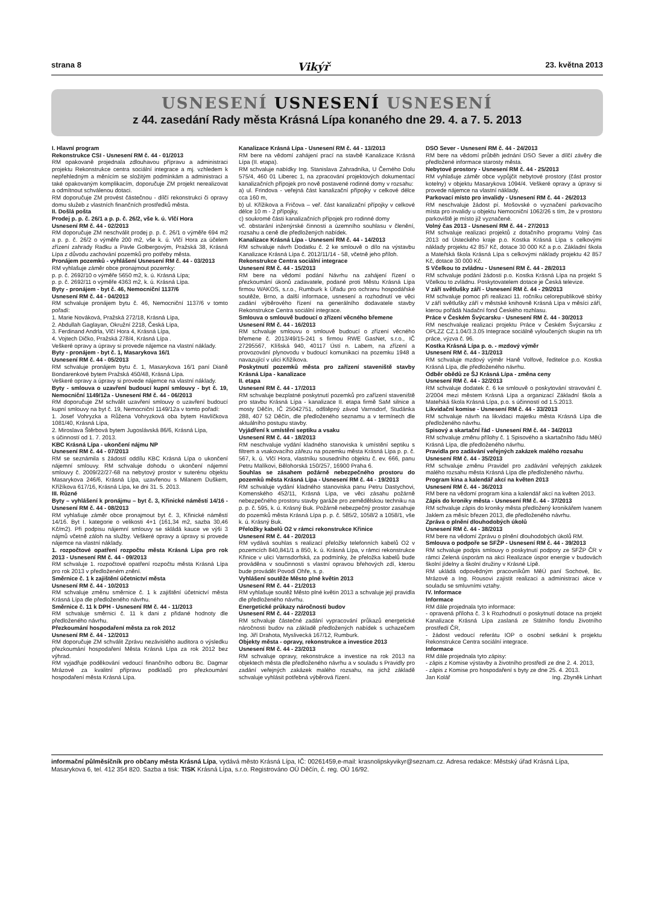strana 8 Vikýř 23. května 2013
USNESENÍ USNESENÍ USNESENÍ
z 44. zasedání Rady města Krásná Lípa konaného dne 29. 4. a 7. 5. 2013
I. Hlavní program
Rekonstrukce CSI - Usnesení RM č. 44 - 01/2013
RM opakovaně projednala zdlouhavou přípravu a administraci projektu Rekonstrukce centra sociální integrace a mj. vzhledem k nepřehledným a měnícím se složitým podmínkám a administraci a také opakovaným komplikacím, doporučuje ZM projekt nerealizovat a odmítnout schválenou dotaci.
RM doporučuje ZM provést částečnou - dílčí rekonstrukci či opravy domu služeb z vlastních finančních prostředků města.
II. Došlá pošta
Prodej p. p. č. 26/1 a p. p. č. 26/2, vše k. ú. Vlčí Hora
Usnesení RM č. 44 - 02/2013
RM doporučuje ZM neschválit prodej p. p. č. 26/1 o výměře 694 m2 a p. p. č. 26/2 o výměře 200 m2, vše k. ú. Vlčí Hora za účelem zřízení zahrady Radku a Pavle Golbergovým, Pražská 38, Krásná Lípa z důvodu zachování pozemků pro potřeby města.
Pronájem pozemků - vyhlášení Usnesení RM č. 44 - 03/2013
RM vyhlašuje záměr obce pronajmout pozemky:
p. p. č. 2692/10 o výměře 5650 m2, k. ú. Krásná Lípa;
p. p. č. 2692/11 o výměře 4363 m2, k. ú. Krásná Lípa.
Byty - pronájem - byt č. 46, Nemocniční 1137/6
Usnesení RM č. 44 - 04/2013
RM schvaluje pronájem bytu č. 46, Nemocniční 1137/6 v tomto pořadí:
1. Marie Nováková, Pražská 272/18, Krásná Lípa,
2. Abdullah Gaglayan, Okružní 2218, Česká Lípa,
3. Ferdinand Andrla, Vlčí Hora 4, Krásná Lípa,
4. Vojtech Dičko, Pražská 278/4, Krásná Lípa .
Veškeré opravy a úpravy si provede nájemce na vlastní náklady.
Byty - pronájem - byt č. 1, Masarykova 16/1
Usnesení RM č. 44 - 05/2013
RM schvaluje pronájem bytu č. 1, Masarykova 16/1 paní Dianě Bondarenkové bytem Pražská 450/48, Krásná Lípa.
Veškeré opravy a úpravy si provede nájemce na vlastní náklady.
Byty - smlouva o uzavření budoucí kupní smlouvy - byt č. 19, Nemocniční 1149/12a - Usnesení RM č. 44 - 06/2013
RM doporučuje ZM schválit uzavření smlouvy o uzavření budoucí kupní smlouvy na byt č. 19, Nemocniční 1149/12a v tomto pořadí:
1. Josef Vohryzka a Růžena Vohryzková oba bytem Havlíčkova 1081/40, Krásná Lípa,
2. Miroslava Štěrbová bytem Jugoslávská 86/6, Krásná Lípa,
s účinností od 1. 7. 2013.
KBC Krásná Lípa - ukončení nájmu NP
Usnesení RM č. 44 - 07/2013
RM se seznámila s žádostí oddílu KBC Krásná Lípa o ukončení nájemní smlouvy. RM schvaluje dohodu o ukončení nájemní smlouvy č. 2009/22/27-68 na nebytový prostor v suterénu objektu Masarykova 246/6, Krásná Lípa, uzavřenou s Milanem Duškem, Křížíkova 617/16, Krásná Lípa, ke dni 31. 5. 2013.
III. Různé
Byty – vyhlášení k pronájmu – byt č. 3, Křinické náměstí 14/16 - Usnesení RM č. 44 - 08/2013
RM vyhlašuje záměr obce pronajmout byt č. 3, Křinické náměstí 14/16. Byt I. kategorie o velikosti 4+1 (161,34 m2, sazba 30,46 Kč/m2). Při podpisu nájemní smlouvy se skládá kauce ve výši 3 nájmů včetně záloh na služby. Veškeré opravy a úpravy si provede nájemce na vlastní náklady.
1. rozpočtové opatření rozpočtu města Krásná Lípa pro rok 2013 - Usnesení RM č. 44 - 09/2013
RM schvaluje 1. rozpočtové opatření rozpočtu města Krásná Lípa pro rok 2013 v předloženém znění.
Směrnice č. 1 k zajištění účetnictví města
Usnesení RM č. 44 - 10/2013
RM schvaluje změnu směrnice č. 1 k zajištění účetnictví města Krásná Lípa dle předloženého návrhu.
Směrnice č. 11 k DPH - Usnesení RM č. 44 - 11/2013
RM schvaluje směrnici č. 11 k dani z přidané hodnoty dle předloženého návrhu.
Přezkoumání hospodaření města za rok 2012
Usnesení RM č. 44 - 12/2013
RM doporučuje ZM schválit Zprávu nezávislého auditora o výsledku přezkoumání hospodaření Města Krásná Lípa za rok 2012 bez výhrad.
RM vyjadřuje poděkování vedoucí finančního odboru Bc. Dagmar Mrázové za kvalitní přípravu podkladů pro přezkoumání hospodaření města Krásná Lípa.
Kanalizace Krásná Lípa - Usnesení RM č. 44 - 13/2013
RM bere na vědomí zahájení prací na stavbě Kanalizace Krásná Lípa (II. etapa).
RM schvaluje nabídky Ing. Stanislava Zahradníka, U Černého Dolu 575/4, 460 01 Liberec 1, na zpracování projektových dokumentací kanalizačních přípojek pro nově postavené rodinné domy v rozsahu:
a) ul. Frindova - veřejná část kanalizační přípojky v celkové délce cca 160 m,
b) ul. Křížikova a Fričova – veř. část kanalizační přípojky v celkové délce 10 m - 2 přípojky,
c) soukromé části kanalizačních přípojek pro rodinné domy
vč. obstarání inženýrské činnosti a územního souhlasu v členění, rozsahu a ceně dle předložených nabídek.
Kanalizace Krásná Lípa - Usnesení RM č. 44 - 14/2013
RM schvaluje návrh Dodatku č. 2 ke smlouvě o dílo na výstavbu Kanalizace Krásná Lípa č. 2012/11/14 - 58, včetně jeho příloh.
Rekonstrukce Centra sociální integrace
Usnesení RM č. 44 - 15/2013
RM bere na vědomí podání Návrhu na zahájení řízení o přezkoumání úkonů zadavatele, podané proti Městu Krásná Lípa firmou WAKOS, s.r.o., Rumburk k Úřadu pro ochranu hospodářské soutěže, Brno, a další informace, usnesení a rozhodnutí ve věci zadání výběrového řízení na generálního dodavatele stavby Rekonstrukce Centra sociální integrace.
Smlouva o smlouvě budoucí o zřízení věcného břemene
Usnesení RM č. 44 - 16/2013
RM schvaluje smlouvu o smlouvě budoucí o zřízení věcného břemene č. 2013/49/15-241 s firmou RWE GasNet, s.r.o., IČ 27295567, Klíšská 940, 40117 Ústí n. Labem, na zřízení a provozování plynovodu v budoucí komunikaci na pozemku 1948 a navazující v ulici Křižíkova.
Poskytnutí pozemků města pro zařízení staveniště stavby Krásná Lípa - kanalizace
II. etapa
Usnesení RM č. 44 - 17/2013
RM schvaluje bezplatné poskytnutí pozemků pro zařízení staveniště pro stavbu Krásná Lípa - kanalizace II. etapa firmě SaM silnice a mosty Děčín, IČ 25042751, odštěpný závod Varnsdorf, Studánka 288, 407 52 Děčín, dle předloženého seznamu a v termínech dle aktuálního postupu stavby.
Vyjádření k umístění septiku a vsaku
Usnesení RM č. 44 - 18/2013
RM neschvaluje vydání kladného stanoviska k umístění septiku s filtrem a vsakovacího zářezu na pozemku města Krásná Lípa p. p. č. 567, k. ú. Vlčí Hora, vlastníku sousedního objektu č. ev. 666, panu Petru Malíkovi, Bělohorská 150/257, 16900 Praha 6.
Souhlas se zásahem požárně nebezpečného prostoru do pozemků města Krásná Lípa - Usnesení RM č. 44 - 19/2013
RM schvaluje vydání kladného stanoviska panu Petru Dastychovi, Komenského 452/11, Krásná Lípa, ve věci zásahu požárně nebezpečného prostoru stavby garáže pro zemědělskou techniku na p. p. č. 595, k. ú. Krásný Buk. Požárně nebezpečný prostor zasahuje do pozemků města Krásná Lípa p. p. č. 585/2, 1058/2 a 1058/1, vše k. ú. Krásný Buk.
Přeložky kabelů O2 v rámci rekonstrukce Křinice
Usnesení RM č. 44 - 20/2013
RM vydává souhlas s realizací přeložky telefonních kabelů O2 v pozemcích 840,841/1 a 850, k. ú. Krásná Lípa, v rámci rekonstrukce Křinice v ulici Varnsdorfská, za podmínky, že přeložka kabelů bude prováděna v součinnosti s vlastní opravou břehových zdí, kterou bude provádět Povodí Ohře, s. p.
Vyhlášení soutěže Město plné květin 2013
Usnesení RM č. 44 - 21/2013
RM vyhlašuje soutěž Město plné květin 2013 a schvaluje její pravidla dle předloženého návrhu.
Energetické průkazy náročnosti budov
Usnesení RM č. 44 - 22/2013
RM schvaluje částečné zadání vypracování průkazů energetické náročnosti budov na základě předložených nabídek s uchazečem Ing. Jiří Drahota, Myslivecká 167/12, Rumburk.
Objekty města - opravy, rekonstrukce a investice 2013
Usnesení RM č. 44 - 23/2013
RM schvaluje opravy, rekonstrukce a investice na rok 2013 na objektech města dle předloženého návrhu a v souladu s Pravidly pro zadání veřejných zakázek malého rozsahu, na jichž základě schvaluje vyhlásit potřebná výběrová řízení.
DSO Sever - Usnesení RM č. 44 - 24/2013
RM bere na vědomí průběh jednání DSO Sever a dílčí závěry dle předložené informace starosty města.
Nebytové prostory - Usnesení RM č. 44 - 25/2013
RM vyhlašuje záměr obce vypůjčit nebytové prostory (část prostor kotelny) v objektu Masarykova 1094/4. Veškeré opravy a úpravy si provede nájemce na vlastní náklady.
Parkovací místo pro invalidy - Usnesení RM č. 44 - 26/2013
RM neschvaluje žádost pí. Mošovské o vyznačení parkovacího místa pro invalidy u objektu Nemocniční 1062/26 s tím, že v prostoru parkoviště je místo již vyznačené.
Volný čas 2013 - Usnesení RM č. 44 - 27/2013
RM schvaluje realizaci projektů z dotačního programu Volný čas 2013 od Ústeckého kraje p.o. Kostka Krásná Lípa s celkovými náklady projektu 42 857 Kč, dotace 30 000 Kč a p.o. Základní škola a Mateřská škola Krásná Lípa s celkovými náklady projektu 42 857 Kč, dotace 30 000 Kč.
S Včelkou to zvládnu - Usnesení RM č. 44 - 28/2013
RM schvaluje podání žádosti p.o. Kostka Krásná Lípa na projekt S Včelkou to zvládnu. Poskytovatelem dotace je Česká televize.
V září světlušky září - Usnesení RM č. 44 - 29/2013
RM schvaluje pomoc při realizaci 11. ročníku celorepublikové sbírky V září světlušky září v městské knihovně Krásná Lípa v měsíci září, kterou pořádá Nadační fond Českého rozhlasu.
Práce v Českém Švýcarsku - Usnesení RM č. 44 - 30/2013
RM neschvaluje realizaci projektu Práce v Českém Švýcarsku z OPLZZ CZ.1.04/3.3.05 Integrace sociálně vyloučených skupin na trh práce, výzva č. 96.
Kostka Krásná Lípa p. o. - mzdový výměr
Usnesení RM č. 44 - 31/2013
RM schvaluje mzdový výměr Haně Volfové, ředitelce p.o. Kostka Krásná Lípa, dle předloženého návrhu.
Odběr obědů ze ŠJ Krásná Lípa - změna ceny
Usnesení RM č. 44 - 32/2013
RM schvaluje dodatek č. 6 ke smlouvě o poskytování stravování č. 2/2004 mezi městem Krásná Lípa a organizací Základní škola a Mateřská škola Krásná Lípa, p.o. s účinností od 1.5.2013.
Likvidační komise - Usnesení RM č. 44 - 33/2013
RM schvaluje návrh na likvidaci majetku města Krásná Lípa dle předloženého návrhu.
Spisový a skartační řád - Usnesení RM č. 44 - 34/2013
RM schvaluje změnu přílohy č. 1 Spisového a skartačního řádu MěÚ Krásná Lípa, dle předloženého návrhu.
Pravidla pro zadávání veřejných zakázek malého rozsahu
Usnesení RM č. 44 - 35/2013
RM schvaluje změnu Pravidel pro zadávání veřejných zakázek malého rozsahu města Krásná Lípa dle předloženého návrhu.
Program kina a kalendář akcí na květen 2013
Usnesení RM č. 44 - 36/2013
RM bere na vědomí program kina a kalendář akcí na květen 2013.
Zápis do kroniky města - Usnesení RM č. 44 - 37/2013
RM schvaluje zápis do kroniky města předložený kronikářem Ivanem Jaklem za měsíc březen 2013, dle předloženého návrhu.
Zpráva o plnění dlouhodobých úkolů
Usnesení RM č. 44 - 38/2013
RM bere na vědomí Zprávu o plnění dlouhodobých úkolů RM.
Smlouva o podpoře se SFŽP - Usnesení RM č. 44 - 39/2013
RM schvaluje podpis smlouvy o poskytnutí podpory ze SFŽP ČR v rámci Zelená úsporám na akci Realizace úspor energie v budovách školní jídelny a školní družiny v Krásné Lípě.
RM ukládá odpovědným pracovníkům MěÚ paní Sochové, Bc. Mrázové a Ing. Rousovi zajistit realizaci a administraci akce v souladu se smluvními vztahy.
IV. Informace
Informace
RM dále projednala tyto informace:
- opravená příloha č. 3 k Rozhodnutí o poskytnutí dotace na projekt Kanalizace Krásná Lípa zaslaná ze Státního fondu životního prostředí ČR,
- žádost vedoucí referátu IOP o osobní setkání k projektu Rekonstrukce Centra sociální integrace.
Informace
RM dále projednala tyto zápisy:
- zápis z Komise výstavby a životního prostředí ze dne 2. 4. 2013,
- zápis z Komise pro hospodaření s byty ze dne 25. 4. 2013.
Jan Kolář Ing. Zbyněk Linhart
informační půlměsíčník pro občany města Krásná Lípa, vydává město Krásná Lípa, IČ: 00261459,e-mail: krasnolipskyvikyr@seznam.cz. Adresa redakce: Městský úřad Krásná Lípa, Masarykova 6, tel. 412 354 820. Sazba a tisk: TISK Krásná Lípa, s.r.o. Registrováno OÚ Děčín, č. reg. OÚ 16/92.